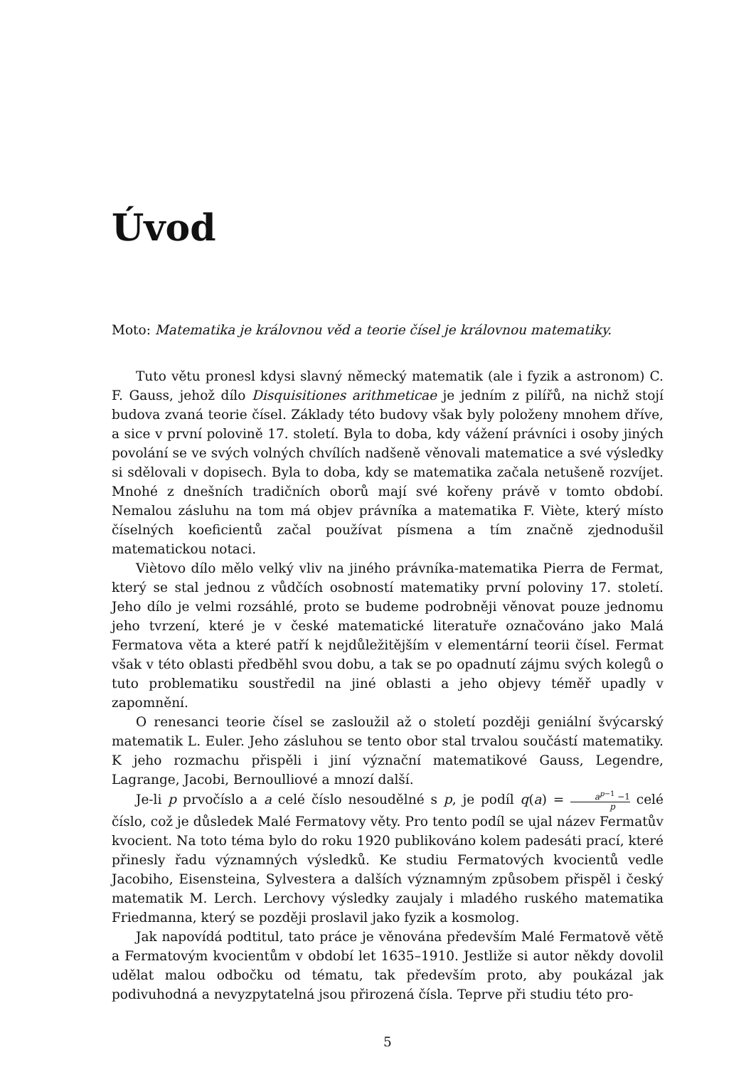Úvod
Moto: Matematika je královnou věd a teorie čísel je královnou matematiky.
Tuto větu pronesl kdysi slavný německý matematik (ale i fyzik a astronom) C. F. Gauss, jehož dílo Disquisitiones arithmeticae je jedním z pilířů, na nichž stojí budova zvaná teorie čísel. Základy této budovy však byly položeny mnohem dříve, a sice v první polovině 17. století. Byla to doba, kdy vážení právníci i osoby jiných povolání se ve svých volných chvílích nadšeně věnovali matematice a své výsledky si sdělovali v dopisech. Byla to doba, kdy se matematika začala netušeně rozvíjet. Mnohé z dnešních tradičních oborů mají své kořeny právě v tomto období. Nemalou zásluhu na tom má objev právníka a matematika F. Viète, který místo číselných koeficientů začal používat písmena a tím značně zjednodušil matematickou notaci.
Viètovo dílo mělo velký vliv na jiného právníka-matematika Pierra de Fermat, který se stal jednou z vůdčích osobností matematiky první poloviny 17. století. Jeho dílo je velmi rozsáhlé, proto se budeme podrobněji věnovat pouze jednomu jeho tvrzení, které je v české matematické literatuře označováno jako Malá Fermatova věta a které patří k nejdůležitějším v elementární teorii čísel. Fermat však v této oblasti předběhl svou dobu, a tak se po opadnutí zájmu svých kolegů o tuto problematiku soustředil na jiné oblasti a jeho objevy téměř upadly v zapomnění.
O renesanci teorie čísel se zasloužil až o století později geniální švýcarský matematik L. Euler. Jeho zásluhou se tento obor stal trvalou součástí matematiky. K jeho rozmachu přispěli i jiní význační matematikové Gauss, Legendre, Lagrange, Jacobi, Bernoulliové a mnozí další.
Je-li p prvočíslo a a celé číslo nesoudělné s p, je podíl q(a) = a<sup>p−1</sup> −1 p celé číslo, což je důsledek Malé Fermatovy věty. Pro tento podíl se ujal název Fermatův kvocient. Na toto téma bylo do roku 1920 publikováno kolem padesáti prací, které přinesly řadu významných výsledků. Ke studiu Fermatových kvocientů vedle Jacobiho, Eisensteina, Sylvestera a dalších významným způsobem přispěl i český matematik M. Lerch. Lerchovy výsledky zaujaly i mladého ruského matematika Friedmanna, který se později proslavil jako fyzik a kosmolog.
Jak napovídá podtitul, tato práce je věnována především Malé Fermatově větě a Fermatovým kvocientům v období let 1635–1910. Jestliže si autor někdy dovolil udělat malou odbočku od tématu, tak především proto, aby poukázal jak podivuhodná a nevyzpytatelná jsou přirozená čísla. Teprve při studiu této pro-
5